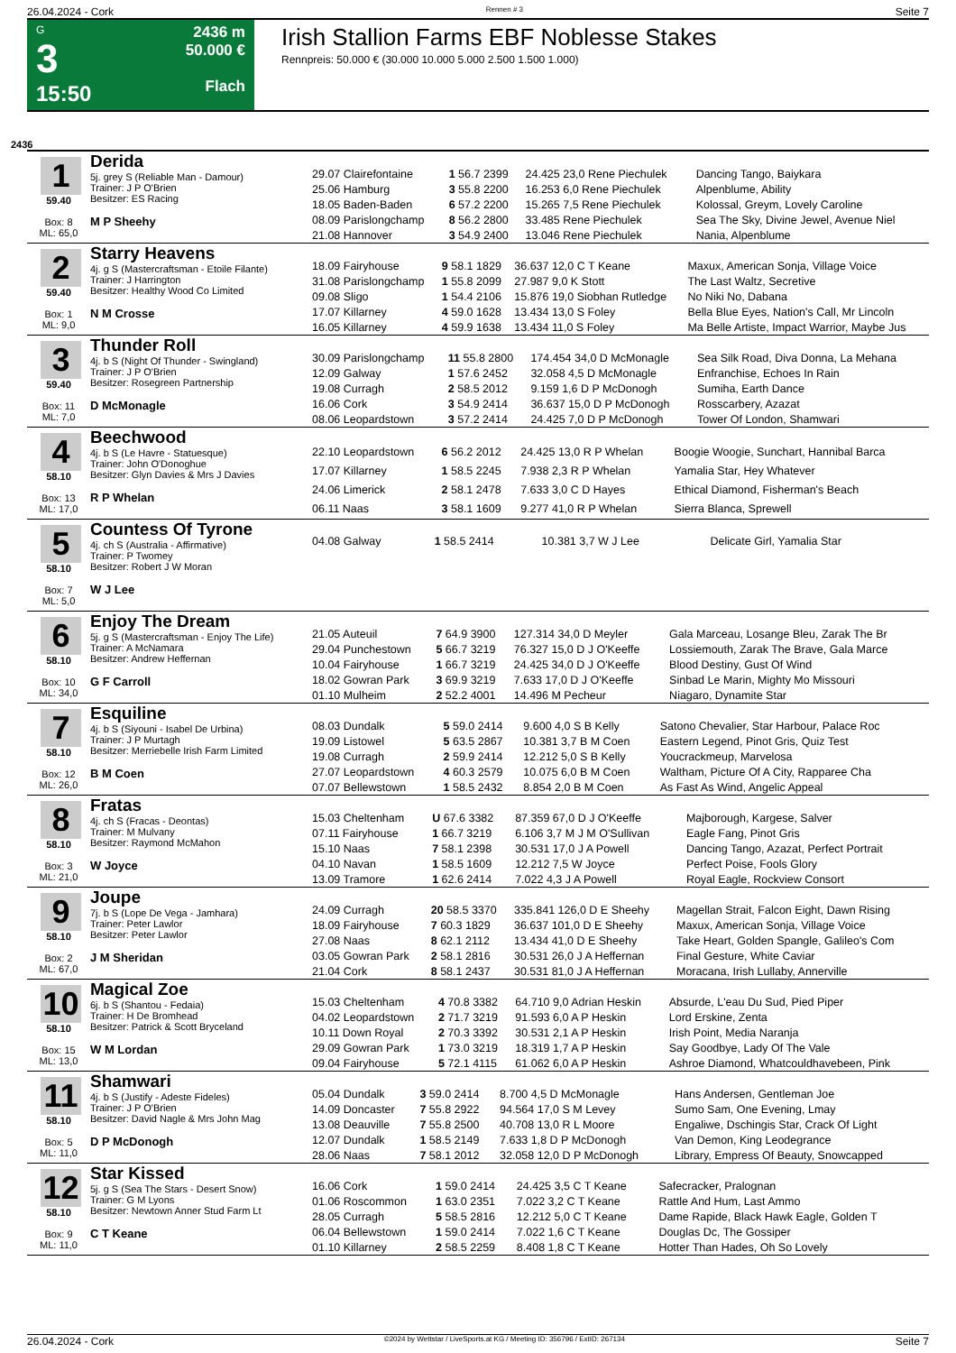26.04.2024 - Cork Rennen # 3 Seite 7
G
3
15:50
2436 m
50.000 €
Flach
Irish Stallion Farms EBF Noblesse Stakes
Rennpreis: 50.000 € (30.000 10.000 5.000 2.500 1.500 1.000)
2436
1
59.40
Box: 8
ML: 65,0
Derida
5j. grey S (Reliable Man - Damour)
Trainer: J P O'Brien
Besitzer: ES Racing
M P Sheehy
| 29.07 Clairefontaine | 1 56.7 2399 | 24.425 23,0 Rene Piechulek | Dancing Tango, Baiykara |
| 25.06 Hamburg | 3 55.8 2200 | 16.253 6,0 Rene Piechulek | Alpenblume, Ability |
| 18.05 Baden-Baden | 6 57.2 2200 | 15.265 7,5 Rene Piechulek | Kolossal, Greym, Lovely Caroline |
| 08.09 Parislongchamp | 8 56.2 2800 | 33.485 Rene Piechulek | Sea The Sky, Divine Jewel, Avenue Niel |
| 21.08 Hannover | 3 54.9 2400 | 13.046 Rene Piechulek | Nania, Alpenblume |
2
59.40
Box: 1
ML: 9,0
Starry Heavens
4j. g S (Mastercraftsman - Etoile Filante)
Trainer: J Harrington
Besitzer: Healthy Wood Co Limited
N M Crosse
| 18.09 Fairyhouse | 9 58.1 1829 | 36.637 12,0 C T Keane | Maxux, American Sonja, Village Voice |
| 31.08 Parislongchamp | 1 55.8 2099 | 27.987 9,0 K Stott | The Last Waltz, Secretive |
| 09.08 Sligo | 1 54.4 2106 | 15.876 19,0 Siobhan Rutledge | No Niki No, Dabana |
| 17.07 Killarney | 4 59.0 1628 | 13.434 13,0 S Foley | Bella Blue Eyes, Nation's Call, Mr Lincoln |
| 16.05 Killarney | 4 59.9 1638 | 13.434 11,0 S Foley | Ma Belle Artiste, Impact Warrior, Maybe Jus |
3
59.40
Box: 11
ML: 7,0
Thunder Roll
4j. b S (Night Of Thunder - Swingland)
Trainer: J P O'Brien
Besitzer: Rosegreen Partnership
D McMonagle
| 30.09 Parislongchamp | 11 55.8 2800 | 174.454 34,0 D McMonagle | Sea Silk Road, Diva Donna, La Mehana |
| 12.09 Galway | 1 57.6 2452 | 32.058 4,5 D McMonagle | Enfranchise, Echoes In Rain |
| 19.08 Curragh | 2 58.5 2012 | 9.159 1,6 D P McDonogh | Sumiha, Earth Dance |
| 16.06 Cork | 3 54.9 2414 | 36.637 15,0 D P McDonogh | Rosscarbery, Azazat |
| 08.06 Leopardstown | 3 57.2 2414 | 24.425 7,0 D P McDonogh | Tower Of London, Shamwari |
4
58.10
Box: 13
ML: 17,0
Beechwood
4j. b S (Le Havre - Statuesque)
Trainer: John O'Donoghue
Besitzer: Glyn Davies & Mrs J Davies
R P Whelan
| 22.10 Leopardstown | 6 56.2 2012 | 24.425 13,0 R P Whelan | Boogie Woogie, Sunchart, Hannibal Barca |
| 17.07 Killarney | 1 58.5 2245 | 7.938 2,3 R P Whelan | Yamalia Star, Hey Whatever |
| 24.06 Limerick | 2 58.1 2478 | 7.633 3,0 C D Hayes | Ethical Diamond, Fisherman's Beach |
| 06.11 Naas | 3 58.1 1609 | 9.277 41,0 R P Whelan | Sierra Blanca, Sprewell |
5
58.10
Box: 7
ML: 5,0
Countess Of Tyrone
4j. ch S (Australia - Affirmative)
Trainer: P Twomey
Besitzer: Robert J W Moran
W J Lee
| 04.08 Galway | 1 58.5 2414 | 10.381 3,7 W J Lee | Delicate Girl, Yamalia Star |
6
58.10
Box: 10
ML: 34,0
Enjoy The Dream
5j. g S (Mastercraftsman - Enjoy The Life)
Trainer: A McNamara
Besitzer: Andrew Heffernan
G F Carroll
| 21.05 Auteuil | 7 64.9 3900 | 127.314 34,0 D Meyler | Gala Marceau, Losange Bleu, Zarak The Br |
| 29.04 Punchestown | 5 66.7 3219 | 76.327 15,0 D J O'Keeffe | Lossiemouth, Zarak The Brave, Gala Marce |
| 10.04 Fairyhouse | 1 66.7 3219 | 24.425 34,0 D J O'Keeffe | Blood Destiny, Gust Of Wind |
| 18.02 Gowran Park | 3 69.9 3219 | 7.633 17,0 D J O'Keeffe | Sinbad Le Marin, Mighty Mo Missouri |
| 01.10 Mulheim | 2 52.2 4001 | 14.496 M Pecheur | Niagaro, Dynamite Star |
7
58.10
Box: 12
ML: 26,0
Esquiline
4j. b S (Siyouni - Isabel De Urbina)
Trainer: J P Murtagh
Besitzer: Merriebelle Irish Farm Limited
B M Coen
| 08.03 Dundalk | 5 59.0 2414 | 9.600 4,0 S B Kelly | Satono Chevalier, Star Harbour, Palace Roc |
| 19.09 Listowel | 5 63.5 2867 | 10.381 3,7 B M Coen | Eastern Legend, Pinot Gris, Quiz Test |
| 19.08 Curragh | 2 59.9 2414 | 12.212 5,0 S B Kelly | Youcrackmeup, Marvelosa |
| 27.07 Leopardstown | 4 60.3 2579 | 10.075 6,0 B M Coen | Waltham, Picture Of A City, Rapparee Cha |
| 07.07 Bellewstown | 1 58.5 2432 | 8.854 2,0 B M Coen | As Fast As Wind, Angelic Appeal |
8
58.10
Box: 3
ML: 21,0
Fratas
4j. ch S (Fracas - Deontas)
Trainer: M Mulvany
Besitzer: Raymond McMahon
W Joyce
| 15.03 Cheltenham | U 67.6 3382 | 87.359 67,0 D J O'Keeffe | Majborough, Kargese, Salver |
| 07.11 Fairyhouse | 1 66.7 3219 | 6.106 3,7 M J M O'Sullivan | Eagle Fang, Pinot Gris |
| 15.10 Naas | 7 58.1 2398 | 30.531 17,0 J A Powell | Dancing Tango, Azazat, Perfect Portrait |
| 04.10 Navan | 1 58.5 1609 | 12.212 7,5 W Joyce | Perfect Poise, Fools Glory |
| 13.09 Tramore | 1 62.6 2414 | 7.022 4,3 J A Powell | Royal Eagle, Rockview Consort |
9
58.10
Box: 2
ML: 67,0
Joupe
7j. b S (Lope De Vega - Jamhara)
Trainer: Peter Lawlor
Besitzer: Peter Lawlor
J M Sheridan
| 24.09 Curragh | 20 58.5 3370 | 335.841 126,0 D E Sheehy | Magellan Strait, Falcon Eight, Dawn Rising |
| 18.09 Fairyhouse | 7 60.3 1829 | 36.637 101,0 D E Sheehy | Maxux, American Sonja, Village Voice |
| 27.08 Naas | 8 62.1 2112 | 13.434 41,0 D E Sheehy | Take Heart, Golden Spangle, Galileo's Com |
| 03.05 Gowran Park | 2 58.1 2816 | 30.531 26,0 J A Heffernan | Final Gesture, White Caviar |
| 21.04 Cork | 8 58.1 2437 | 30.531 81,0 J A Heffernan | Moracana, Irish Lullaby, Annerville |
10
58.10
Box: 15
ML: 13,0
Magical Zoe
6j. b S (Shantou - Fedaia)
Trainer: H De Bromhead
Besitzer: Patrick & Scott Bryceland
W M Lordan
| 15.03 Cheltenham | 4 70.8 3382 | 64.710 9,0 Adrian Heskin | Absurde, L'eau Du Sud, Pied Piper |
| 04.02 Leopardstown | 2 71.7 3219 | 91.593 6,0 A P Heskin | Lord Erskine, Zenta |
| 10.11 Down Royal | 2 70.3 3392 | 30.531 2,1 A P Heskin | Irish Point, Media Naranja |
| 29.09 Gowran Park | 1 73.0 3219 | 18.319 1,7 A P Heskin | Say Goodbye, Lady Of The Vale |
| 09.04 Fairyhouse | 5 72.1 4115 | 61.062 6,0 A P Heskin | Ashroe Diamond, Whatcouldhavebeen, Pink |
11
58.10
Box: 5
ML: 11,0
Shamwari
4j. b S (Justify - Adeste Fideles)
Trainer: J P O'Brien
Besitzer: David Nagle & Mrs John Mag
D P McDonogh
| 05.04 Dundalk | 3 59.0 2414 | 8.700 4,5 D McMonagle | Hans Andersen, Gentleman Joe |
| 14.09 Doncaster | 7 55.8 2922 | 94.564 17,0 S M Levey | Sumo Sam, One Evening, Lmay |
| 13.08 Deauville | 7 55.8 2500 | 40.708 13,0 R L Moore | Engaliwe, Dschingis Star, Crack Of Light |
| 12.07 Dundalk | 1 58.5 2149 | 7.633 1,8 D P McDonogh | Van Demon, King Leodegrance |
| 28.06 Naas | 7 58.1 2012 | 32.058 12,0 D P McDonogh | Library, Empress Of Beauty, Snowcapped |
12
58.10
Box: 9
ML: 11,0
Star Kissed
5j. g S (Sea The Stars - Desert Snow)
Trainer: G M Lyons
Besitzer: Newtown Anner Stud Farm Lt
C T Keane
| 16.06 Cork | 1 59.0 2414 | 24.425 3,5 C T Keane | Safecracker, Pralognan |
| 01.06 Roscommon | 1 63.0 2351 | 7.022 3,2 C T Keane | Rattle And Hum, Last Ammo |
| 28.05 Curragh | 5 58.5 2816 | 12.212 5,0 C T Keane | Dame Rapide, Black Hawk Eagle, Golden T |
| 06.04 Bellewstown | 1 59.0 2414 | 7.022 1,6 C T Keane | Douglas Dc, The Gossiper |
| 01.10 Killarney | 2 58.5 2259 | 8.408 1,8 C T Keane | Hotter Than Hades, Oh So Lovely |
26.04.2024 - Cork ©2024 by Wettstar / LiveSports.at KG / Meeting ID: 356796 / ExtID: 267134 Seite 7